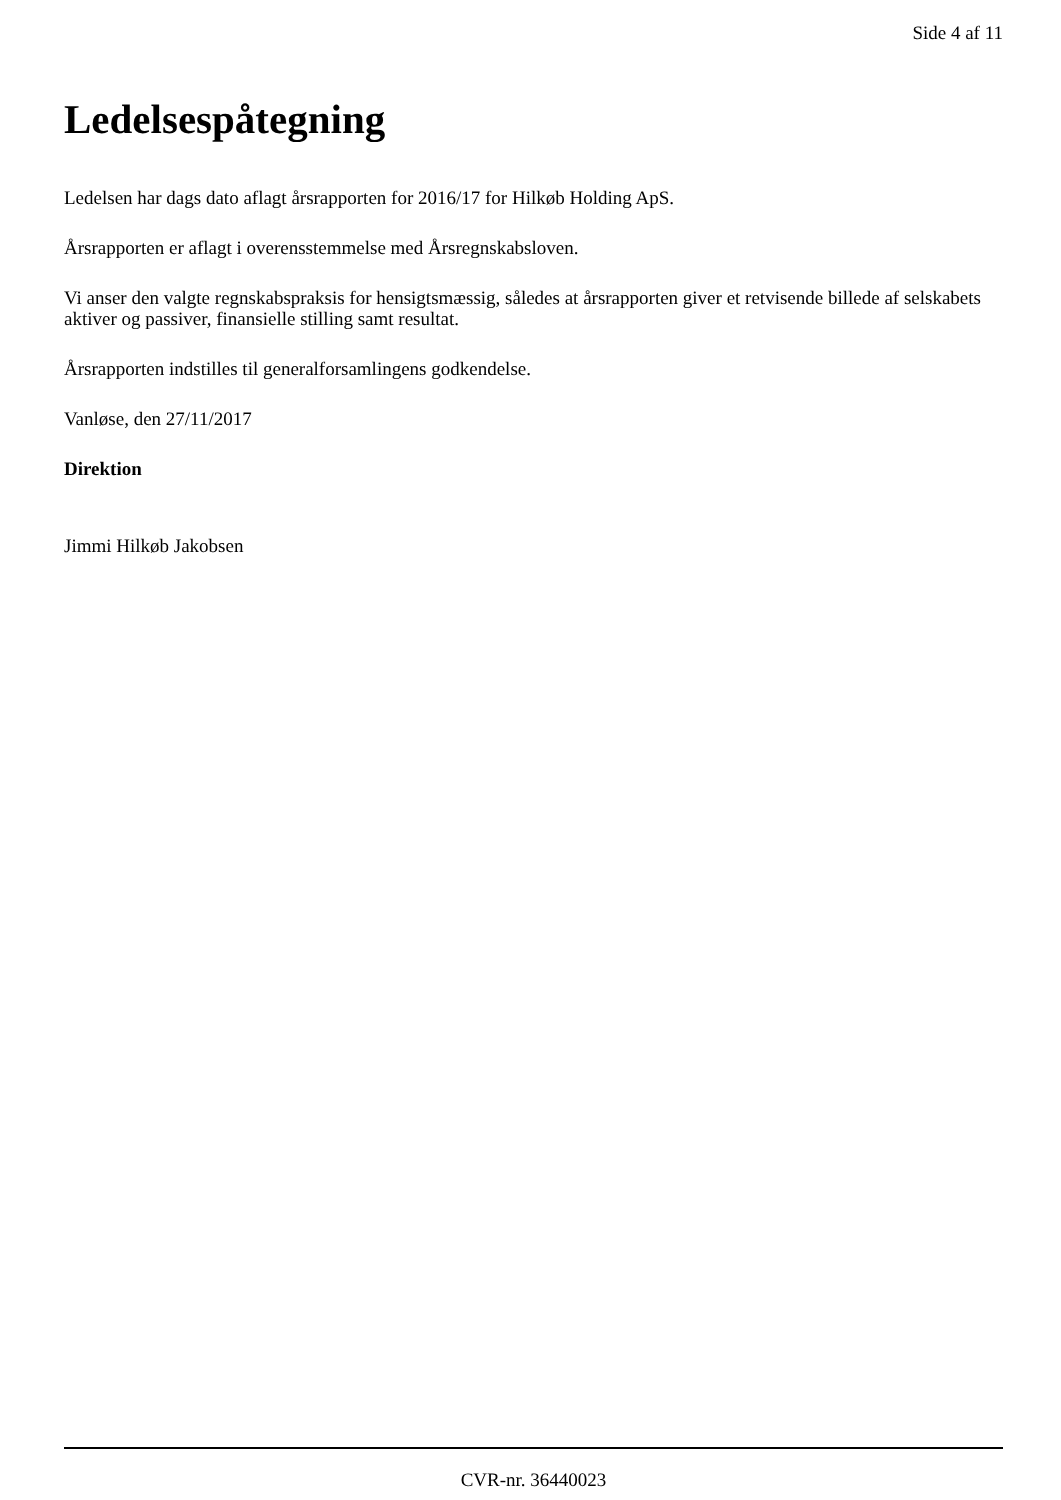Side 4 af 11
Ledelsespåtegning
Ledelsen har dags dato aflagt årsrapporten for 2016/17 for Hilkøb Holding ApS.
Årsrapporten er aflagt i overensstemmelse med Årsregnskabsloven.
Vi anser den valgte regnskabspraksis for hensigtsmæssig, således at årsrapporten giver et retvisende billede af selskabets aktiver og passiver, finansielle stilling samt resultat.
Årsrapporten indstilles til generalforsamlingens godkendelse.
Vanløse, den 27/11/2017
Direktion
Jimmi Hilkøb Jakobsen
CVR-nr. 36440023